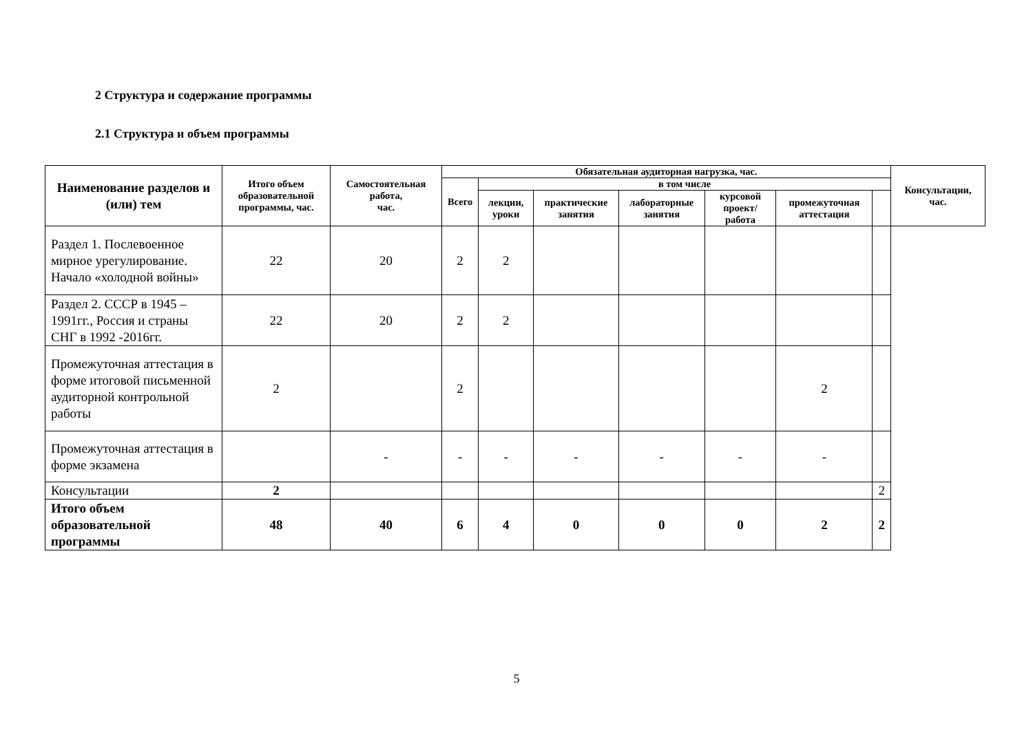2 Структура и содержание программы
2.1 Структура и объем программы
| Наименование разделов и (или) тем | Итого объем образовательной программы, час. | Самостоятельная работа, час. | Обязательная аудиторная нагрузка, час. | | | | | | | Консультации, час. |
| --- | --- | --- | --- | --- | --- | --- | --- | --- | --- | --- |
| | | | Всего | в том числе | | | | | | |
| | | | | лекции, уроки | практические занятия | лабораторные занятия | курсовой проект/ работа | промежуточная аттестация | | |
| Раздел 1. Послевоенное мирное урегулирование. Начало «холодной войны» | 22 | 20 | 2 | 2 | | | | | | |
| Раздел 2. СССР в 1945 – 1991гг., Россия и страны СНГ в 1992 -2016гг. | 22 | 20 | 2 | 2 | | | | | | |
| Промежуточная аттестация в форме итоговой письменной аудиторной контрольной работы | 2 | | 2 | | | | | 2 | | |
| Промежуточная аттестация в форме экзамена | | - | - | - | - | - | - | - | | |
| Консультации | 2 | | | | | | | | 2 | |
| Итого объем образовательной программы | 48 | 40 | 6 | 4 | 0 | 0 | 0 | 2 | 2 | |
5